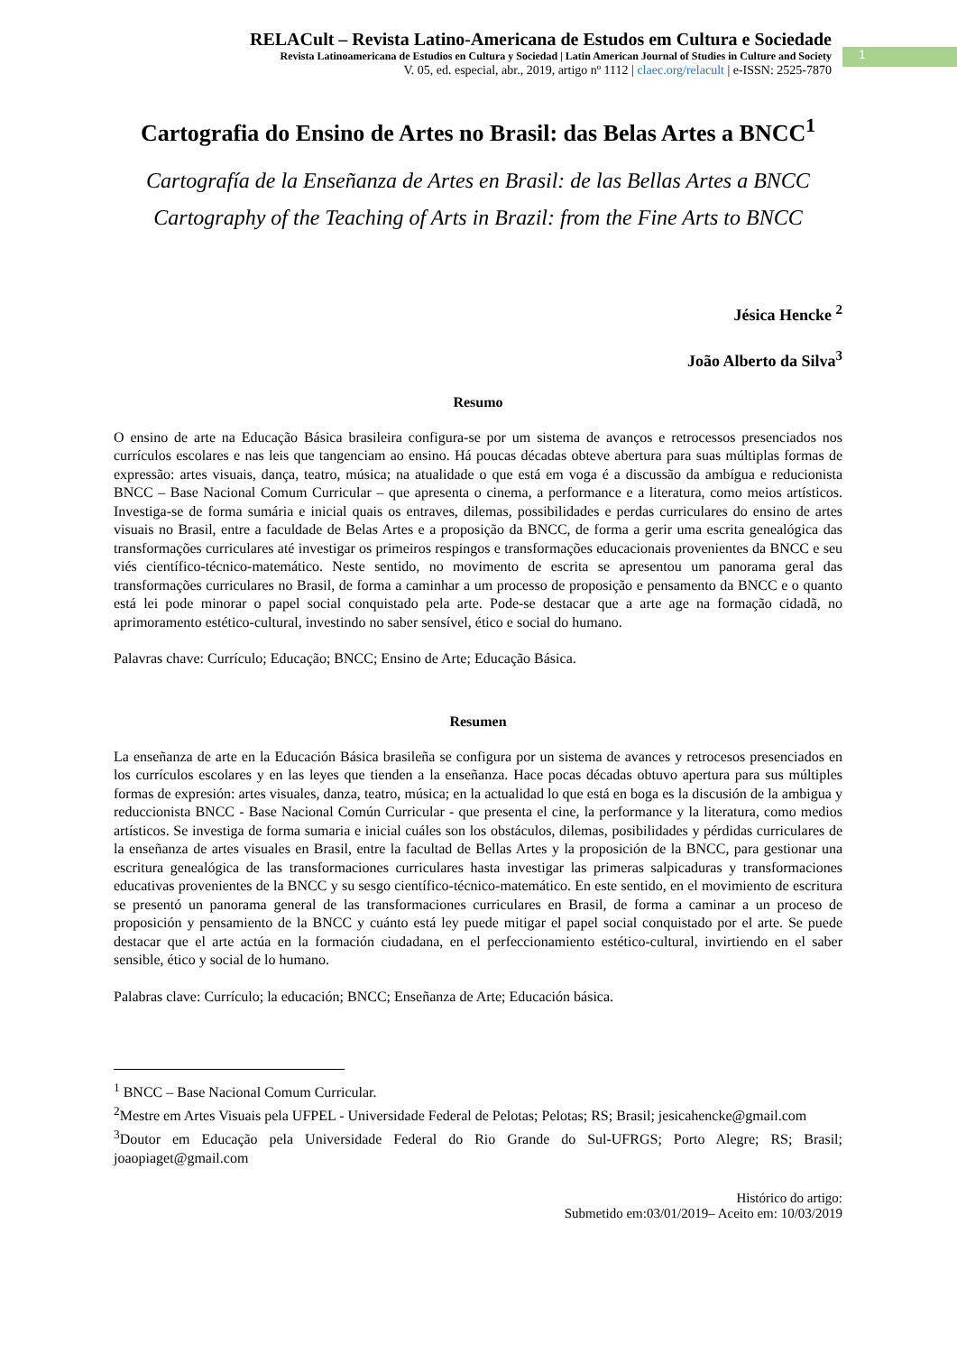RELACult – Revista Latino-Americana de Estudos em Cultura e Sociedade
Revista Latinoamericana de Estudios en Cultura y Sociedad | Latin American Journal of Studies in Culture and Society
V. 05, ed. especial, abr., 2019, artigo nº 1112 | claec.org/relacult | e-ISSN: 2525-7870
1
Cartografia do Ensino de Artes no Brasil: das Belas Artes a BNCC<sup>1</sup>
Cartografía de la Enseñanza de Artes en Brasil: de las Bellas Artes a BNCC
Cartography of the Teaching of Arts in Brazil: from the Fine Arts to BNCC
Jésica Hencke <sup>2</sup>
João Alberto da Silva<sup>3</sup>
Resumo
O ensino de arte na Educação Básica brasileira configura-se por um sistema de avanços e retrocessos presenciados nos currículos escolares e nas leis que tangenciam ao ensino. Há poucas décadas obteve abertura para suas múltiplas formas de expressão: artes visuais, dança, teatro, música; na atualidade o que está em voga é a discussão da ambígua e reducionista BNCC – Base Nacional Comum Curricular – que apresenta o cinema, a performance e a literatura, como meios artísticos. Investiga-se de forma sumária e inicial quais os entraves, dilemas, possibilidades e perdas curriculares do ensino de artes visuais no Brasil, entre a faculdade de Belas Artes e a proposição da BNCC, de forma a gerir uma escrita genealógica das transformações curriculares até investigar os primeiros respingos e transformações educacionais provenientes da BNCC e seu viés científico-técnico-matemático. Neste sentido, no movimento de escrita se apresentou um panorama geral das transformações curriculares no Brasil, de forma a caminhar a um processo de proposição e pensamento da BNCC e o quanto está lei pode minorar o papel social conquistado pela arte. Pode-se destacar que a arte age na formação cidadã, no aprimoramento estético-cultural, investindo no saber sensível, ético e social do humano.
Palavras chave: Currículo; Educação; BNCC; Ensino de Arte; Educação Básica.
Resumen
La enseñanza de arte en la Educación Básica brasileña se configura por un sistema de avances y retrocesos presenciados en los currículos escolares y en las leyes que tienden a la enseñanza. Hace pocas décadas obtuvo apertura para sus múltiples formas de expresión: artes visuales, danza, teatro, música; en la actualidad lo que está en boga es la discusión de la ambigua y reduccionista BNCC - Base Nacional Común Curricular - que presenta el cine, la performance y la literatura, como medios artísticos. Se investiga de forma sumaria e inicial cuáles son los obstáculos, dilemas, posibilidades y pérdidas curriculares de la enseñanza de artes visuales en Brasil, entre la facultad de Bellas Artes y la proposición de la BNCC, para gestionar una escritura genealógica de las transformaciones curriculares hasta investigar las primeras salpicaduras y transformaciones educativas provenientes de la BNCC y su sesgo científico-técnico-matemático. En este sentido, en el movimiento de escritura se presentó un panorama general de las transformaciones curriculares en Brasil, de forma a caminar a un proceso de proposición y pensamiento de la BNCC y cuánto está ley puede mitigar el papel social conquistado por el arte. Se puede destacar que el arte actúa en la formación ciudadana, en el perfeccionamiento estético-cultural, invirtiendo en el saber sensible, ético y social de lo humano.
Palabras clave: Currículo; la educación; BNCC; Enseñanza de Arte; Educación básica.
<sup>1</sup> BNCC – Base Nacional Comum Curricular.
<sup>2</sup> Mestre em Artes Visuais pela UFPEL - Universidade Federal de Pelotas; Pelotas; RS; Brasil; jesicahencke@gmail.com
<sup>3</sup> Doutor em Educação pela Universidade Federal do Rio Grande do Sul-UFRGS; Porto Alegre; RS; Brasil; joaopiaget@gmail.com
Histórico do artigo:
Submetido em:03/01/2019– Aceito em: 10/03/2019